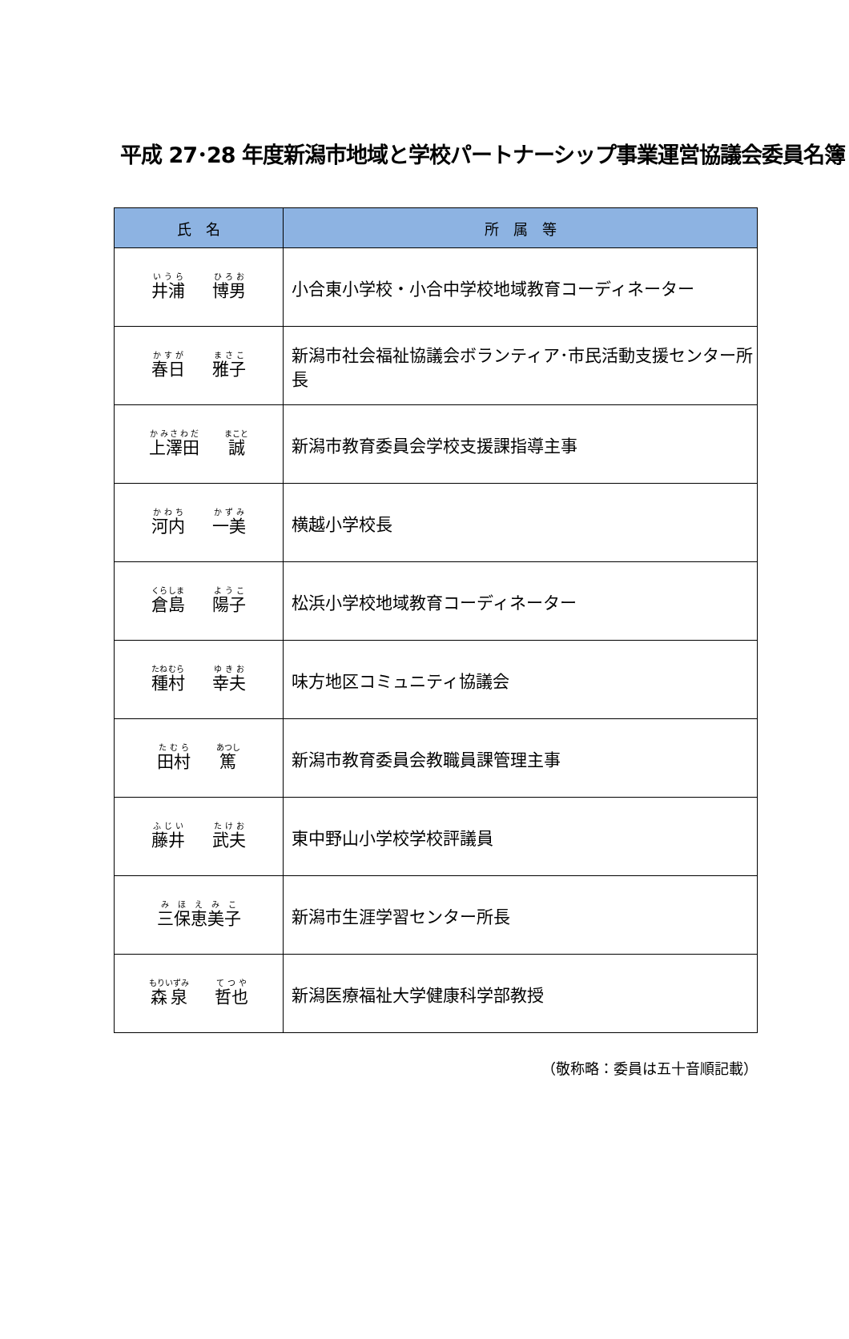平成 27･28 年度新潟市地域と学校パートナーシップ事業運営協議会委員名簿
| 氏 名 | 所 属 等 |
| --- | --- |
| 井浦 博男 | 小合東小学校・小合中学校地域教育コーディネーター |
| 春日 雅子 | 新潟市社会福祉協議会ボランティア･市民活動支援センター所長 |
| 上澤田 誠 | 新潟市教育委員会学校支援課指導主事 |
| 河内 一美 | 横越小学校長 |
| 倉島 陽子 | 松浜小学校地域教育コーディネーター |
| 種村 幸夫 | 味方地区コミュニティ協議会 |
| 田村 篤 | 新潟市教育委員会教職員課管理主事 |
| 藤井 武夫 | 東中野山小学校学校評議員 |
| 三保恵美子 | 新潟市生涯学習センター所長 |
| 森泉 哲也 | 新潟医療福祉大学健康科学部教授 |
（敬称略：委員は五十音順記載）